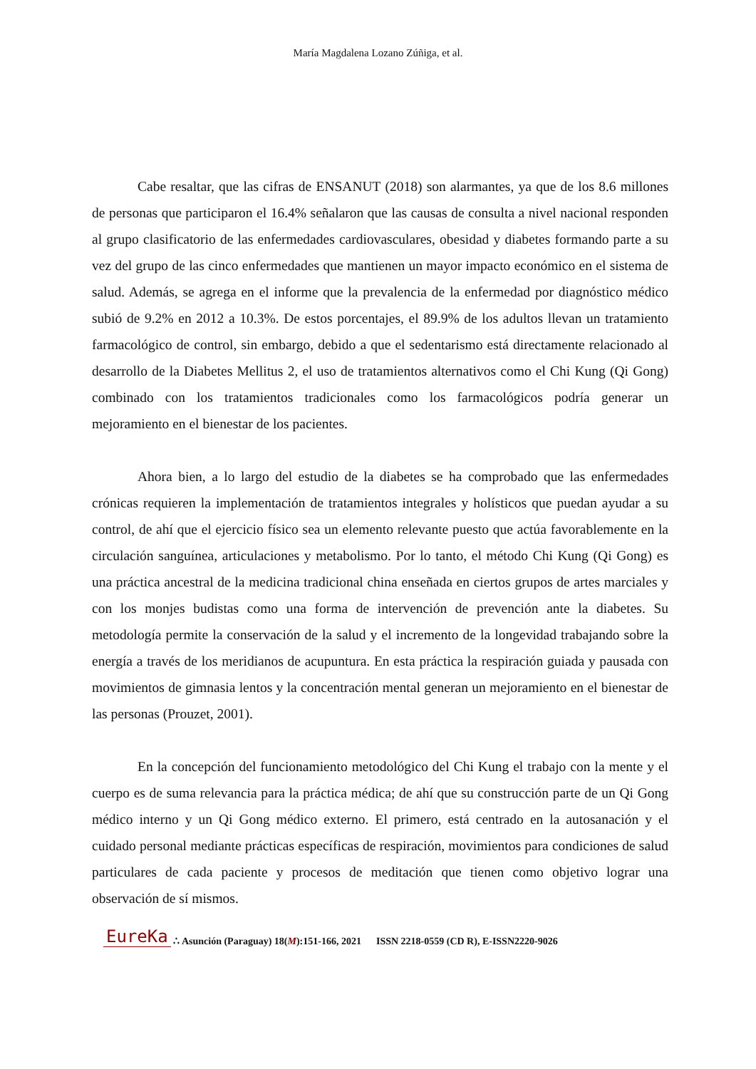María Magdalena Lozano Zúñiga, et al.
Cabe resaltar, que las cifras de ENSANUT (2018) son alarmantes, ya que de los 8.6 millones de personas que participaron el 16.4% señalaron que las causas de consulta a nivel nacional responden al grupo clasificatorio de las enfermedades cardiovasculares, obesidad y diabetes formando parte a su vez del grupo de las cinco enfermedades que mantienen un mayor impacto económico en el sistema de salud. Además, se agrega en el informe que la prevalencia de la enfermedad por diagnóstico médico subió de 9.2% en 2012 a 10.3%. De estos porcentajes, el 89.9% de los adultos llevan un tratamiento farmacológico de control, sin embargo, debido a que el sedentarismo está directamente relacionado al desarrollo de la Diabetes Mellitus 2, el uso de tratamientos alternativos como el Chi Kung (Qi Gong) combinado con los tratamientos tradicionales como los farmacológicos podría generar un mejoramiento en el bienestar de los pacientes.
Ahora bien, a lo largo del estudio de la diabetes se ha comprobado que las enfermedades crónicas requieren la implementación de tratamientos integrales y holísticos que puedan ayudar a su control, de ahí que el ejercicio físico sea un elemento relevante puesto que actúa favorablemente en la circulación sanguínea, articulaciones y metabolismo. Por lo tanto, el método Chi Kung (Qi Gong) es una práctica ancestral de la medicina tradicional china enseñada en ciertos grupos de artes marciales y con los monjes budistas como una forma de intervención de prevención ante la diabetes. Su metodología permite la conservación de la salud y el incremento de la longevidad trabajando sobre la energía a través de los meridianos de acupuntura. En esta práctica la respiración guiada y pausada con movimientos de gimnasia lentos y la concentración mental generan un mejoramiento en el bienestar de las personas (Prouzet, 2001).
En la concepción del funcionamiento metodológico del Chi Kung el trabajo con la mente y el cuerpo es de suma relevancia para la práctica médica; de ahí que su construcción parte de un Qi Gong médico interno y un Qi Gong médico externo. El primero, está centrado en la autosanación y el cuidado personal mediante prácticas específicas de respiración, movimientos para condiciones de salud particulares de cada paciente y procesos de meditación que tienen como objetivo lograr una observación de sí mismos.
EureKa ∴ Asunción (Paraguay) 18(M):151-166, 2021 ISSN 2218-0559 (CD R), E-ISSN2220-9026